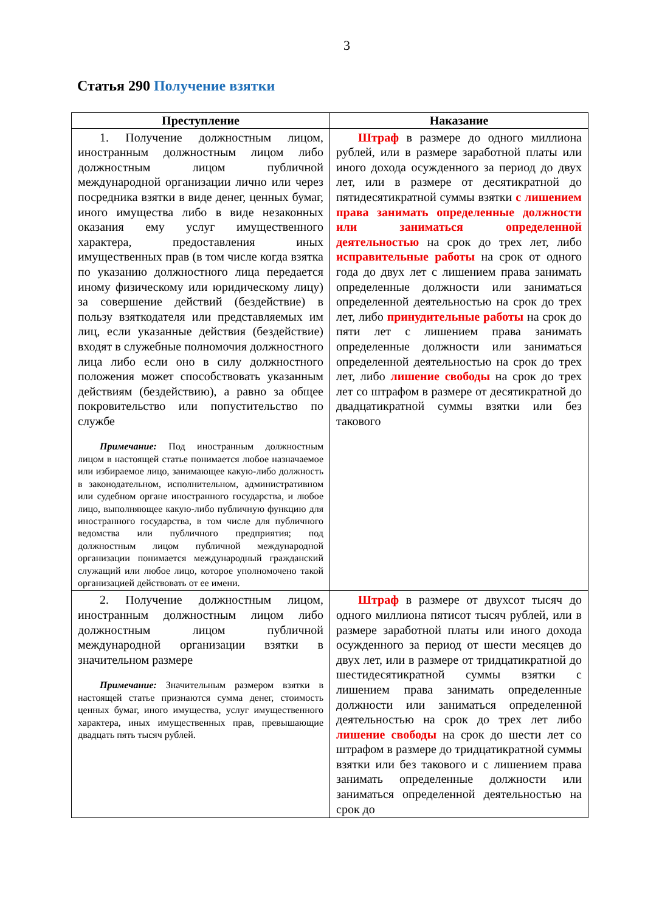3
Статья 290 Получение взятки
| Преступление | Наказание |
| --- | --- |
| 1. Получение должностным лицом, иностранным должностным лицом либо должностным лицом публичной международной организации лично или через посредника взятки в виде денег, ценных бумаг, иного имущества либо в виде незаконных оказания ему услуг имущественного характера, предоставления иных имущественных прав (в том числе когда взятка по указанию должностного лица передается иному физическому или юридическому лицу) за совершение действий (бездействие) в пользу взяткодателя или представляемых им лиц, если указанные действия (бездействие) входят в служебные полномочия должностного лица либо если оно в силу должностного положения может способствовать указанным действиям (бездействию), а равно за общее покровительство или попустительство по службе Примечание: Под иностранным должностным лицом в настоящей статье понимается любое назначаемое или избираемое лицо, занимающее какую-либо должность в законодательном, исполнительном, административном или судебном органе иностранного государства, и любое лицо, выполняющее какую-либо публичную функцию для иностранного государства, в том числе для публичного ведомства или публичного предприятия; под должностным лицом публичной международной организации понимается международный гражданский служащий или любое лицо, которое уполномочено такой организацией действовать от ее имени. | Штраф в размере до одного миллиона рублей, или в размере заработной платы или иного дохода осужденного за период до двух лет, или в размере от десятикратной до пятидесятикратной суммы взятки с лишением права занимать определенные должности или заниматься определенной деятельностью на срок до трех лет, либо исправительные работы на срок от одного года до двух лет с лишением права занимать определенные должности или заниматься определенной деятельностью на срок до трех лет, либо принудительные работы на срок до пяти лет с лишением права занимать определенные должности или заниматься определенной деятельностью на срок до трех лет, либо лишение свободы на срок до трех лет со штрафом в размере от десятикратной до двадцатикратной суммы взятки или без такового |
| 2. Получение должностным лицом, иностранным должностным лицом либо должностным лицом публичной международной организации взятки в значительном размере Примечание: Значительным размером взятки в настоящей статье признаются сумма денег, стоимость ценных бумаг, иного имущества, услуг имущественного характера, иных имущественных прав, превышающие двадцать пять тысяч рублей. | Штраф в размере от двухсот тысяч до одного миллиона пятисот тысяч рублей, или в размере заработной платы или иного дохода осужденного за период от шести месяцев до двух лет, или в размере от тридцатикратной до шестидесятикратной суммы взятки с лишением права занимать определенные должности или заниматься определенной деятельностью на срок до трех лет либо лишение свободы на срок до шести лет со штрафом в размере до тридцатикратной суммы взятки или без такового и с лишением права занимать определенные должности или заниматься определенной деятельностью на срок до |